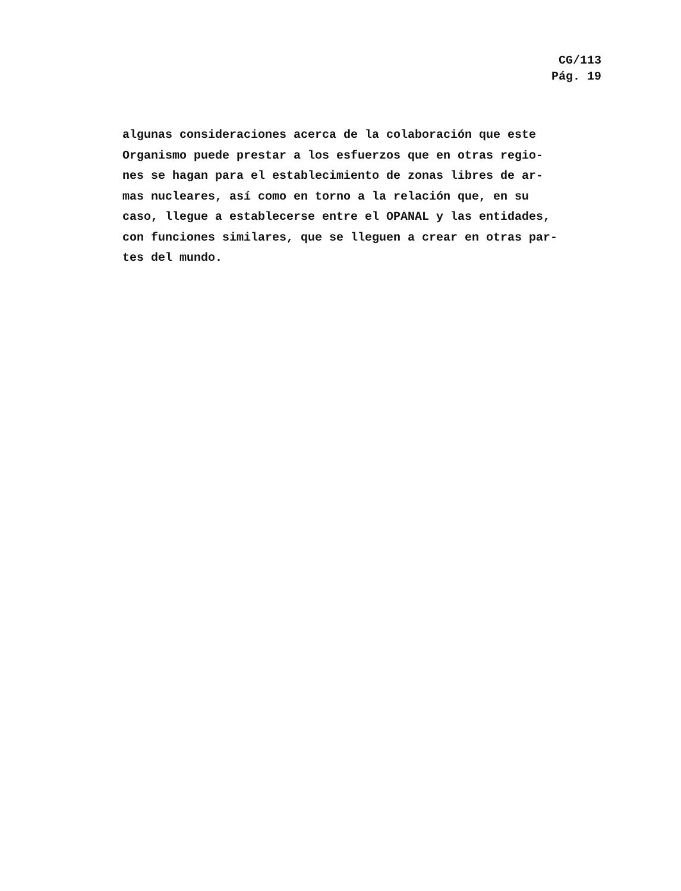CG/113
Pág. 19
algunas consideraciones acerca de la colaboración que este
Organismo puede prestar a los esfuerzos que en otras regio-
nes se hagan para el establecimiento de zonas libres de ar-
mas nucleares, así como en torno a la relación que, en su
caso, llegue a establecerse entre el OPANAL y las entidades,
con funciones similares, que se lleguen a crear en otras par-
tes del mundo.